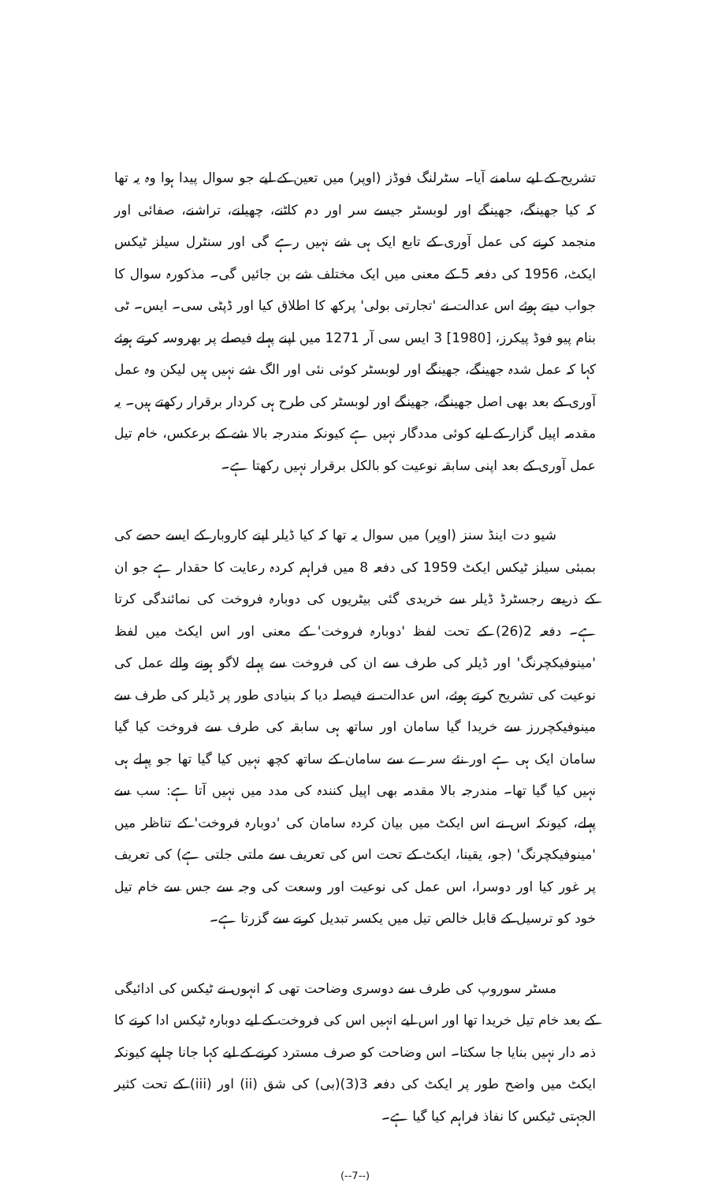تشریح کے لیے سامنے آیا۔ سٹرلنگ فوڈز (اوپر) میں تعین کے لیے جو سوال پیدا ہوا وہ یہ تھا کہ کیا جھینگے، جھینگے اور لوبسٹر جیسے سر اور دم کاٹنے، چھیلنے، تراشنے، صفائی اور منجمد کرنے کی عمل آوری کے تابع ایک ہی شے نہیں رہے گی اور سنٹرل سیلز ٹیکس ایکٹ، 1956 کی دفعہ 5 کے معنی میں ایک مختلف شے بن جائیں گی۔ مذکورہ سوال کا جواب دیتے ہوئے اس عدالت نے 'تجارتی بولی' پرکھ کا اطلاق کیا اور ڈپٹی سی۔ ایس۔ ٹی بنام پیو فوڈ پیکرز، [1980] 3 ایس سی آر 1271 میں اپنے پہلے فیصلے پر بھروسہ کرتے ہوئے کہا کہ عمل شدہ جھینگے، جھینگے اور لوبسٹر کوئی نئی اور الگ شے نہیں ہیں لیکن وہ عمل آوری کے بعد بھی اصل جھینگے، جھینگے اور لوبسٹر کی طرح ہی کردار برقرار رکھتے ہیں۔ یہ مقدمہ اپیل گزار کے لیے کوئی مددگار نہیں ہے کیونکہ مندرجہ بالا شے کے برعکس، خام تیل عمل آوری کے بعد اپنی سابقہ نوعیت کو بالکل برقرار نہیں رکھتا ہے۔
شیو دت اینڈ سنز (اوپر) میں سوال یہ تھا کہ کیا ڈیلر اپنے کاروبار کے ایسے حصے کی بمبئی سیلز ٹیکس ایکٹ 1959 کی دفعہ 8 میں فراہم کردہ رعایت کا حقدار ہے جو ان کے ذریعے رجسٹرڈ ڈیلر سے خریدی گئی بیٹریوں کی دوبارہ فروخت کی نمائندگی کرتا ہے۔ دفعہ 2(26) کے تحت لفظ 'دوبارہ فروخت' کے معنی اور اس ایکٹ میں لفظ 'مینوفیکچرنگ' اور ڈیلر کی طرف سے ان کی فروخت سے پہلے لاگو ہونے والے عمل کی نوعیت کی تشریح کرتے ہوئے، اس عدالت نے فیصلہ دیا کہ بنیادی طور پر ڈیلر کی طرف سے مینوفیکچررز سے خریدا گیا سامان اور ساتھ ہی سابقہ کی طرف سے فروخت کیا گیا سامان ایک ہی ہے اور نئے سرے سے سامان کے ساتھ کچھ نہیں کیا گیا تھا جو پہلے ہی نہیں کیا گیا تھا۔ مندرجہ بالا مقدمہ بھی اپیل کنندہ کی مدد میں نہیں آتا ہے: سب سے پہلے، کیونکہ اس نے اس ایکٹ میں بیان کردہ سامان کی 'دوبارہ فروخت' کے تناظر میں 'مینوفیکچرنگ' (جو، یقینا، ایکٹ کے تحت اس کی تعریف سے ملتی جلتی ہے) کی تعریف پر غور کیا اور دوسرا، اس عمل کی نوعیت اور وسعت کی وجہ سے جس سے خام تیل خود کو ترسیل کے قابل خالص تیل میں یکسر تبدیل کرنے سے گزرتا ہے۔
مسٹر سوروپ کی طرف سے دوسری وضاحت تھی کہ انہوں نے ٹیکس کی ادائیگی کے بعد خام تیل خریدا تھا اور اس لیے انہیں اس کی فروخت کے لیے دوبارہ ٹیکس ادا کرنے کا ذمہ دار نہیں بنایا جا سکتا۔ اس وضاحت کو صرف مسترد کرنے کے لیے کہا جانا چاہیے کیونکہ ایکٹ میں واضح طور پر ایکٹ کی دفعہ 3(3)(بی) کی شق (ii) اور (iii) کے تحت کثیر الجہتی ٹیکس کا نفاذ فراہم کیا گیا ہے۔
(--7--)